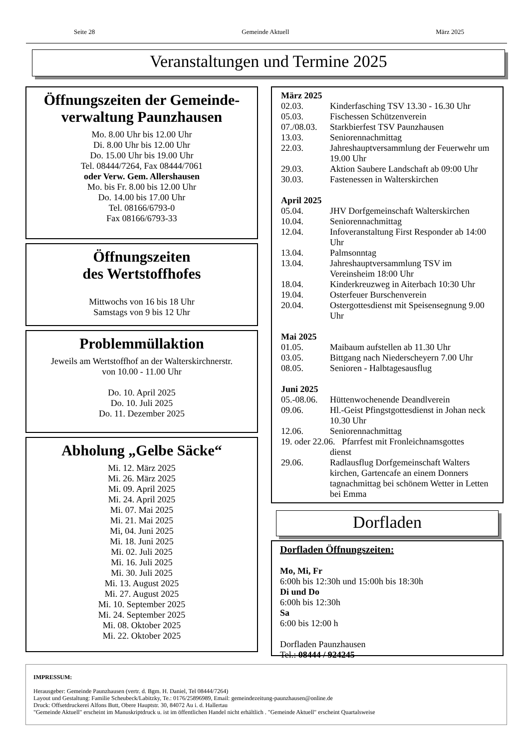Seite 28 Gemeinde Aktuell März 2025
Veranstaltungen und Termine 2025
Öffnungszeiten der Gemeinde-verwaltung Paunzhausen
Mo. 8.00 Uhr bis 12.00 Uhr
Di. 8.00 Uhr bis 12.00 Uhr
Do. 15.00 Uhr bis 19.00 Uhr
Tel. 08444/7264, Fax 08444/7061
oder Verw. Gem. Allershausen
Mo. bis Fr. 8.00 bis 12.00 Uhr
Do. 14.00 bis 17.00 Uhr
Tel. 08166/6793-0
Fax 08166/6793-33
Öffnungszeiten
des Wertstoffhofes
Mittwochs von 16 bis 18 Uhr
Samstags von 9 bis 12 Uhr
Problemmüllaktion
Jeweils am Wertstoffhof an der Walterskirchnerstr.
von 10.00 - 11.00 Uhr
Do. 10. April 2025
Do. 10. Juli 2025
Do. 11. Dezember 2025
Abholung „Gelbe Säcke“
Mi. 12. März 2025
Mi. 26. März 2025
Mi. 09. April 2025
Mi. 24. April 2025
Mi. 07. Mai 2025
Mi. 21. Mai 2025
Mi, 04. Juni 2025
Mi. 18. Juni 2025
Mi. 02. Juli 2025
Mi. 16. Juli 2025
Mi. 30. Juli 2025
Mi. 13. August 2025
Mi. 27. August 2025
Mi. 10. September 2025
Mi. 24. September 2025
Mi. 08. Oktober 2025
Mi. 22. Oktober 2025
März 2025
02.03. Kinderfasching TSV 13.30 - 16.30 Uhr
05.03. Fischessen Schützenverein
07./08.03. Starkbierfest TSV Paunzhausen
13.03. Seniorennachmittag
22.03. Jahreshauptversammlung der Feuerwehr um 19.00 Uhr
29.03. Aktion Saubere Landschaft ab 09:00 Uhr
30.03. Fastenessen in Walterskirchen
April 2025
05.04. JHV Dorfgemeinschaft Walterskirchen
10.04. Seniorennachmittag
12.04. Infoveranstaltung First Responder ab 14:00 Uhr
13.04. Palmsonntag
13.04. Jahreshauptversammlung TSV im Vereinsheim 18:00 Uhr
18.04. Kinderkreuzweg in Aiterbach 10:30 Uhr
19.04. Osterfeuer Burschenverein
20.04. Ostergottesdienst mit Speisensegnung 9.00 Uhr
Mai 2025
01.05. Maibaum aufstellen ab 11.30 Uhr
03.05. Bittgang nach Niederscheyern 7.00 Uhr
08.05. Senioren - Halbtagesausflug
Juni 2025
05.-08.06. Hüttenwochenende Deandlverein
09.06. Hl.-Geist Pfingstgottesdienst in Johan neck 10.30 Uhr
12.06. Seniorennachmittag
19. oder 22.06. Pfarrfest mit Fronleichnamsgottes
dienst
29.06. Radlausflug Dorfgemeinschaft Walters kirchen, Gartencafe an einem Donners tagnachmittag bei schönem Wetter in Letten bei Emma
Dorfladen
Dorfladen Öffnungszeiten:
Mo, Mi, Fr
6:00h bis 12:30h und 15:00h bis 18:30h
Di und Do
6:00h bis 12:30h
Sa
6:00 bis 12:00 h
Dorfladen Paunzhausen
Tel.: 08444 / 924245
IMPRESSUM:
Herausgeber: Gemeinde Paunzhausen (vertr. d. Bgm. H. Daniel, Tel 08444/7264)
Layout und Gestaltung: Familie Scheubeck/Labitzky, Te.: 0176/25896989, Email: gemeindezeitung-paunzhausen@online.de
Druck: Offsetdruckerei Alfons Butt, Obere Hauptstr. 30, 84072 Au i. d. Hallertau
"Gemeinde Aktuell" erscheint im Manuskriptdruck u. ist im öffentlichen Handel nicht erhältlich . "Gemeinde Aktuell" erscheint Quartalsweise